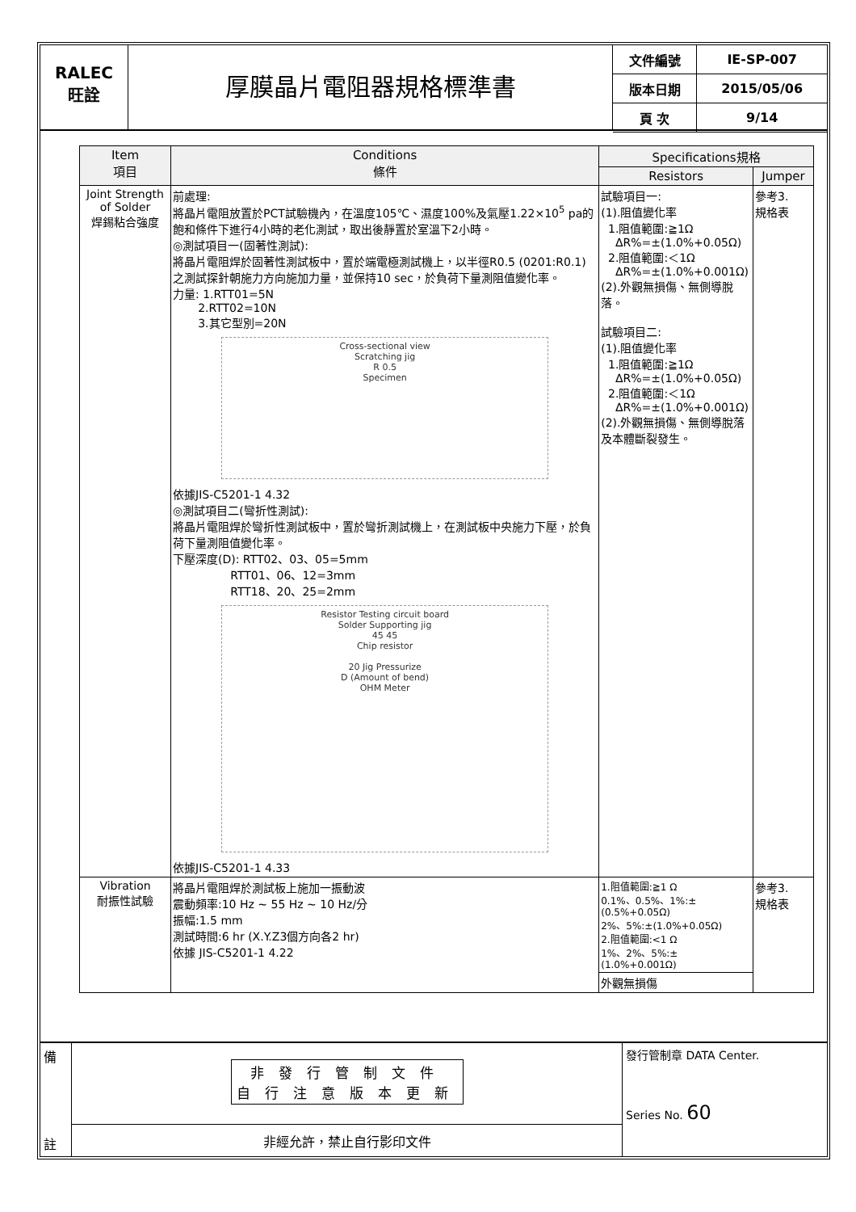RALEC
旺詮
厚膜晶片電阻器規格標準書
| 文件編號 | IE-SP-007 |
| 版本日期 | 2015/05/06 |
| 頁 次 | 9/14 |
| Item 項目 | Conditions 條件 | Specifications規格 | |
| --- | --- | --- | --- |
| | | Resistors | Jumper |
| Joint Strength of Solder 焊錫粘合強度 | 前處理: 將晶片電阻放置於PCT試驗機內，在溫度105℃、濕度100%及氣壓1.22×10<sup>5</sup> pa的飽和條件下進行4小時的老化測試，取出後靜置於室溫下2小時。 ◎測試項目一(固著性測試): 將晶片電阻焊於固著性測試板中，置於端電極測試機上，以半徑R0.5 (0201:R0.1)之測試探針朝施力方向施加力量，並保持10 sec，於負荷下量測阻值變化率。 力量: 1.RTT01=5N 2.RTT02=10N 3.其它型別=20N Cross-sectional view Scratching jig R 0.5 Specimen 依據JIS-C5201-1 4.32 ◎測試項目二(彎折性測試): 將晶片電阻焊於彎折性測試板中，置於彎折測試機上，在測試板中央施力下壓，於負荷下量測阻值變化率。 下壓深度(D): RTT02、03、05=5mm RTT01、06、12=3mm RTT18、20、25=2mm Resistor Testing circuit board Solder Supporting jig 45 45 Chip resistor 20 Jig Pressurize D (Amount of bend) OHM Meter 依據JIS-C5201-1 4.33 | 試驗項目一: (1).阻值變化率 1.阻值範圍:≧1Ω ΔR%=±(1.0%+0.05Ω) 2.阻值範圍:＜1Ω ΔR%=±(1.0%+0.001Ω) (2).外觀無損傷、無側導脫落。 試驗項目二: (1).阻值變化率 1.阻值範圍:≧1Ω ΔR%=±(1.0%+0.05Ω) 2.阻值範圍:＜1Ω ΔR%=±(1.0%+0.001Ω) (2).外觀無損傷、無側導脫落及本體斷裂發生。 | 參考3. 規格表 |
| Vibration 耐振性試驗 | 將晶片電阻焊於測試板上施加一振動波 震動頻率:10 Hz ~ 55 Hz ~ 10 Hz/分 振幅:1.5 mm 測試時間:6 hr (X.Y.Z3個方向各2 hr) 依據 JIS-C5201-1 4.22 | 1.阻值範圍:≧1 Ω 0.1%、0.5%、1%:±(0.5%+0.05Ω) 2%、5%:±(1.0%+0.05Ω) 2.阻值範圍:<1 Ω 1%、2%、5%:±(1.0%+0.001Ω) 外觀無損傷 | 參考3. 規格表 |
備
註
非發行管制文件
自行注意版本更新
非經允許，禁止自行影印文件
發行管制章 DATA Center.
Series No. 60